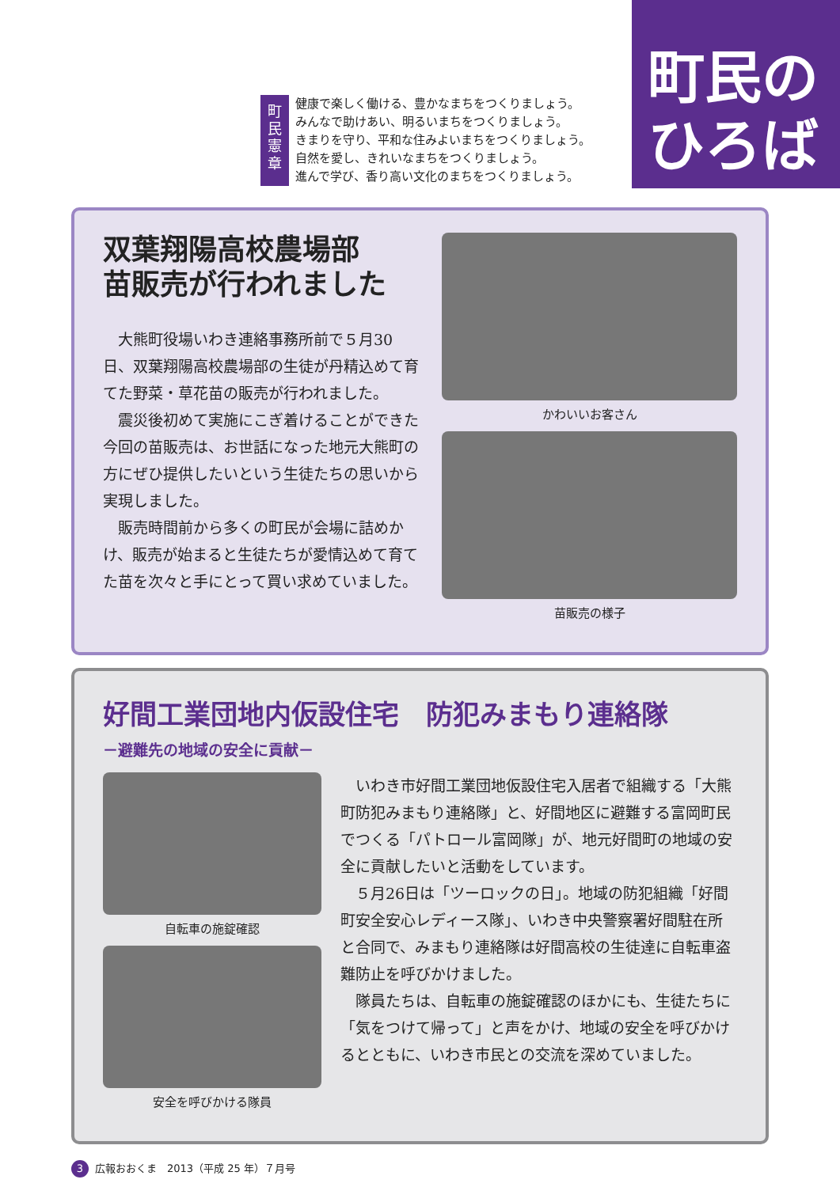町民憲章
健康で楽しく働ける、豊かなまちをつくりましょう。
みんなで助けあい、明るいまちをつくりましょう。
きまりを守り、平和な住みよいまちをつくりましょう。
自然を愛し、きれいなまちをつくりましょう。
進んで学び、香り高い文化のまちをつくりましょう。
町民の
ひろば
双葉翔陽高校農場部
苗販売が行われました
大熊町役場いわき連絡事務所前で５月30日、双葉翔陽高校農場部の生徒が丹精込めて育てた野菜・草花苗の販売が行われました。
震災後初めて実施にこぎ着けることができた今回の苗販売は、お世話になった地元大熊町の方にぜひ提供したいという生徒たちの思いから実現しました。
販売時間前から多くの町民が会場に詰めかけ、販売が始まると生徒たちが愛情込めて育てた苗を次々と手にとって買い求めていました。
かわいいお客さん
苗販売の様子
好間工業団地内仮設住宅　防犯みまもり連絡隊
－避難先の地域の安全に貢献－
自転車の施錠確認
安全を呼びかける隊員
いわき市好間工業団地仮設住宅入居者で組織する「大熊町防犯みまもり連絡隊」と、好間地区に避難する富岡町民でつくる「パトロール富岡隊」が、地元好間町の地域の安全に貢献したいと活動をしています。
５月26日は「ツーロックの日」。地域の防犯組織「好間町安全安心レディース隊」、いわき中央警察署好間駐在所と合同で、みまもり連絡隊は好間高校の生徒達に自転車盗難防止を呼びかけました。
隊員たちは、自転車の施錠確認のほかにも、生徒たちに「気をつけて帰って」と声をかけ、地域の安全を呼びかけるとともに、いわき市民との交流を深めていました。
3 広報おおくま　2013（平成 25 年）７月号